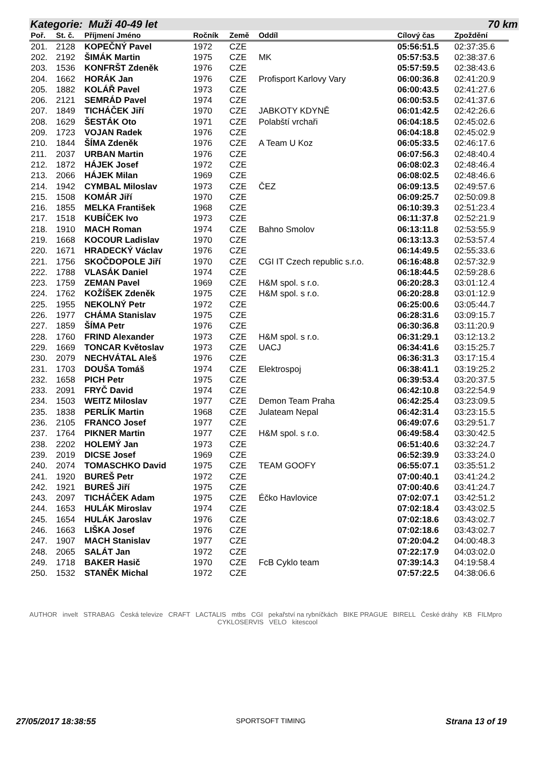Kategorie: Muži 40-49 let 70 km
| Poř. | St. č. | Příjmení Jméno | Ročník | Země | Oddíl | Cílový čas | Zpoždění |
| --- | --- | --- | --- | --- | --- | --- | --- |
| 201. | 2128 | KOPEČNÝ Pavel | 1972 | CZE | | 05:56:51.5 | 02:37:35.6 |
| 202. | 2192 | ŠIMÁK Martin | 1975 | CZE | MK | 05:57:53.5 | 02:38:37.6 |
| 203. | 1536 | KONFRŠT Zdeněk | 1976 | CZE | | 05:57:59.5 | 02:38:43.6 |
| 204. | 1662 | HORÁK Jan | 1976 | CZE | Profisport Karlovy Vary | 06:00:36.8 | 02:41:20.9 |
| 205. | 1882 | KOLÁŘ Pavel | 1973 | CZE | | 06:00:43.5 | 02:41:27.6 |
| 206. | 2121 | SEMRÁD Pavel | 1974 | CZE | | 06:00:53.5 | 02:41:37.6 |
| 207. | 1849 | TICHÁČEK Jiří | 1970 | CZE | JABKOTY KDYNĚ | 06:01:42.5 | 02:42:26.6 |
| 208. | 1629 | ŠESTÁK Oto | 1971 | CZE | Polabští vrchaři | 06:04:18.5 | 02:45:02.6 |
| 209. | 1723 | VOJAN Radek | 1976 | CZE | | 06:04:18.8 | 02:45:02.9 |
| 210. | 1844 | ŠÍMA Zdeněk | 1976 | CZE | A Team U Koz | 06:05:33.5 | 02:46:17.6 |
| 211. | 2037 | URBAN Martin | 1976 | CZE | | 06:07:56.3 | 02:48:40.4 |
| 212. | 1872 | HÁJEK Josef | 1972 | CZE | | 06:08:02.3 | 02:48:46.4 |
| 213. | 2066 | HÁJEK Milan | 1969 | CZE | | 06:08:02.5 | 02:48:46.6 |
| 214. | 1942 | CYMBAL Miloslav | 1973 | CZE | ČEZ | 06:09:13.5 | 02:49:57.6 |
| 215. | 1508 | KOMÁR Jiří | 1970 | CZE | | 06:09:25.7 | 02:50:09.8 |
| 216. | 1855 | MELKA František | 1968 | CZE | | 06:10:39.3 | 02:51:23.4 |
| 217. | 1518 | KUBÍČEK Ivo | 1973 | CZE | | 06:11:37.8 | 02:52:21.9 |
| 218. | 1910 | MACH Roman | 1974 | CZE | Bahno Smolov | 06:13:11.8 | 02:53:55.9 |
| 219. | 1668 | KOCOUR Ladislav | 1970 | CZE | | 06:13:13.3 | 02:53:57.4 |
| 220. | 1671 | HRADECKÝ Václav | 1976 | CZE | | 06:14:49.5 | 02:55:33.6 |
| 221. | 1756 | SKOČDOPOLE Jiří | 1970 | CZE | CGI IT Czech republic s.r.o. | 06:16:48.8 | 02:57:32.9 |
| 222. | 1788 | VLASÁK Daniel | 1974 | CZE | | 06:18:44.5 | 02:59:28.6 |
| 223. | 1759 | ZEMAN Pavel | 1969 | CZE | H&M spol. s r.o. | 06:20:28.3 | 03:01:12.4 |
| 224. | 1762 | KOŽÍŠEK Zdeněk | 1975 | CZE | H&M spol. s r.o. | 06:20:28.8 | 03:01:12.9 |
| 225. | 1955 | NEKOLNÝ Petr | 1972 | CZE | | 06:25:00.6 | 03:05:44.7 |
| 226. | 1977 | CHÁMA Stanislav | 1975 | CZE | | 06:28:31.6 | 03:09:15.7 |
| 227. | 1859 | ŠÍMA Petr | 1976 | CZE | | 06:30:36.8 | 03:11:20.9 |
| 228. | 1760 | FRIND Alexander | 1973 | CZE | H&M spol. s r.o. | 06:31:29.1 | 03:12:13.2 |
| 229. | 1669 | TONCAR Květoslav | 1973 | CZE | UACJ | 06:34:41.6 | 03:15:25.7 |
| 230. | 2079 | NECHVÁTAL Aleš | 1976 | CZE | | 06:36:31.3 | 03:17:15.4 |
| 231. | 1703 | DOUŠA Tomáš | 1974 | CZE | Elektrospoj | 06:38:41.1 | 03:19:25.2 |
| 232. | 1658 | PICH Petr | 1975 | CZE | | 06:39:53.4 | 03:20:37.5 |
| 233. | 2091 | FRYČ David | 1974 | CZE | | 06:42:10.8 | 03:22:54.9 |
| 234. | 1503 | WEITZ Miloslav | 1977 | CZE | Demon Team Praha | 06:42:25.4 | 03:23:09.5 |
| 235. | 1838 | PERLÍK Martin | 1968 | CZE | Julateam Nepal | 06:42:31.4 | 03:23:15.5 |
| 236. | 2105 | FRANCO Josef | 1977 | CZE | | 06:49:07.6 | 03:29:51.7 |
| 237. | 1764 | PIKNER Martin | 1977 | CZE | H&M spol. s r.o. | 06:49:58.4 | 03:30:42.5 |
| 238. | 2202 | HOLEMÝ Jan | 1973 | CZE | | 06:51:40.6 | 03:32:24.7 |
| 239. | 2019 | DICSE Josef | 1969 | CZE | | 06:52:39.9 | 03:33:24.0 |
| 240. | 2074 | TOMASCHKO David | 1975 | CZE | TEAM GOOFY | 06:55:07.1 | 03:35:51.2 |
| 241. | 1920 | BUREŠ Petr | 1972 | CZE | | 07:00:40.1 | 03:41:24.2 |
| 242. | 1921 | BUREŠ Jiří | 1975 | CZE | | 07:00:40.6 | 03:41:24.7 |
| 243. | 2097 | TICHÁČEK Adam | 1975 | CZE | Éčko Havlovice | 07:02:07.1 | 03:42:51.2 |
| 244. | 1653 | HULÁK Miroslav | 1974 | CZE | | 07:02:18.4 | 03:43:02.5 |
| 245. | 1654 | HULÁK Jaroslav | 1976 | CZE | | 07:02:18.6 | 03:43:02.7 |
| 246. | 1663 | LIŠKA Josef | 1976 | CZE | | 07:02:18.6 | 03:43:02.7 |
| 247. | 1907 | MACH Stanislav | 1977 | CZE | | 07:20:04.2 | 04:00:48.3 |
| 248. | 2065 | SALÁT Jan | 1972 | CZE | | 07:22:17.9 | 04:03:02.0 |
| 249. | 1718 | BAKER Hasič | 1970 | CZE | FcB Cyklo team | 07:39:14.3 | 04:19:58.4 |
| 250. | 1532 | STANĚK Michal | 1972 | CZE | | 07:57:22.5 | 04:38:06.6 |
AUTHOR invelt STRABAG Česká televize CRAFT LACTALIS mtbs CGI pekařství na rybníčkách BIKE PRAGUE BIRELL České dráhy KB FILMpro CYKLOSERVIS VELO kitescool
27/05/2017 18:38:55 SPORTSOFT TIMING Strana 13 of 19